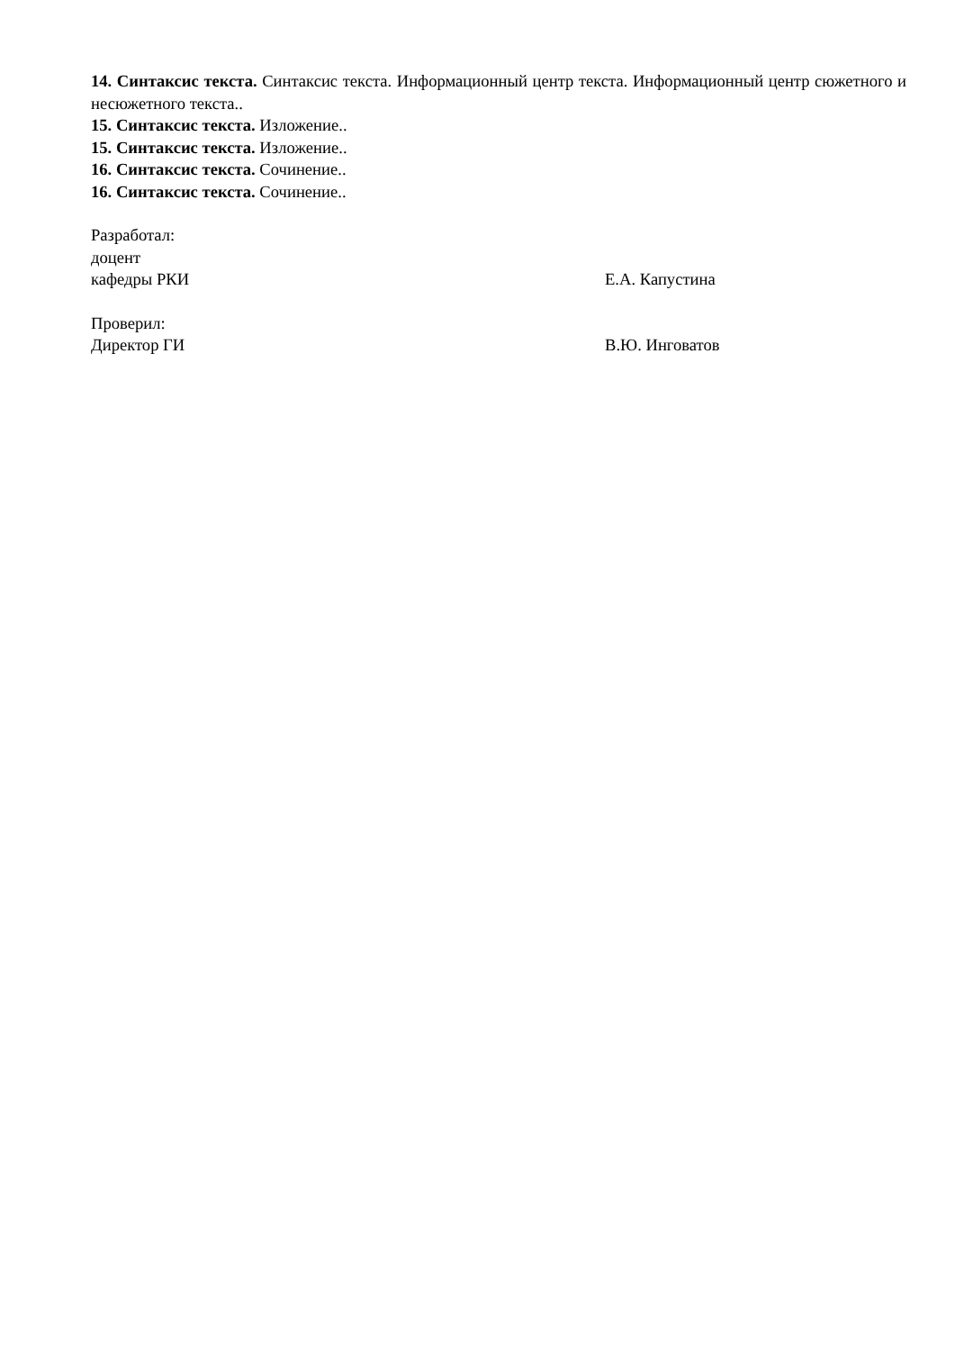14. Синтаксис текста. Синтаксис текста. Информационный центр текста. Информационный центр сюжетного и несюжетного текста..
15. Синтаксис текста. Изложение..
15. Синтаксис текста. Изложение..
16. Синтаксис текста. Сочинение..
16. Синтаксис текста. Сочинение..
Разработал:
доцент
кафедры РКИ Е.А. Капустина
Проверил:
Директор ГИ В.Ю. Инговатов